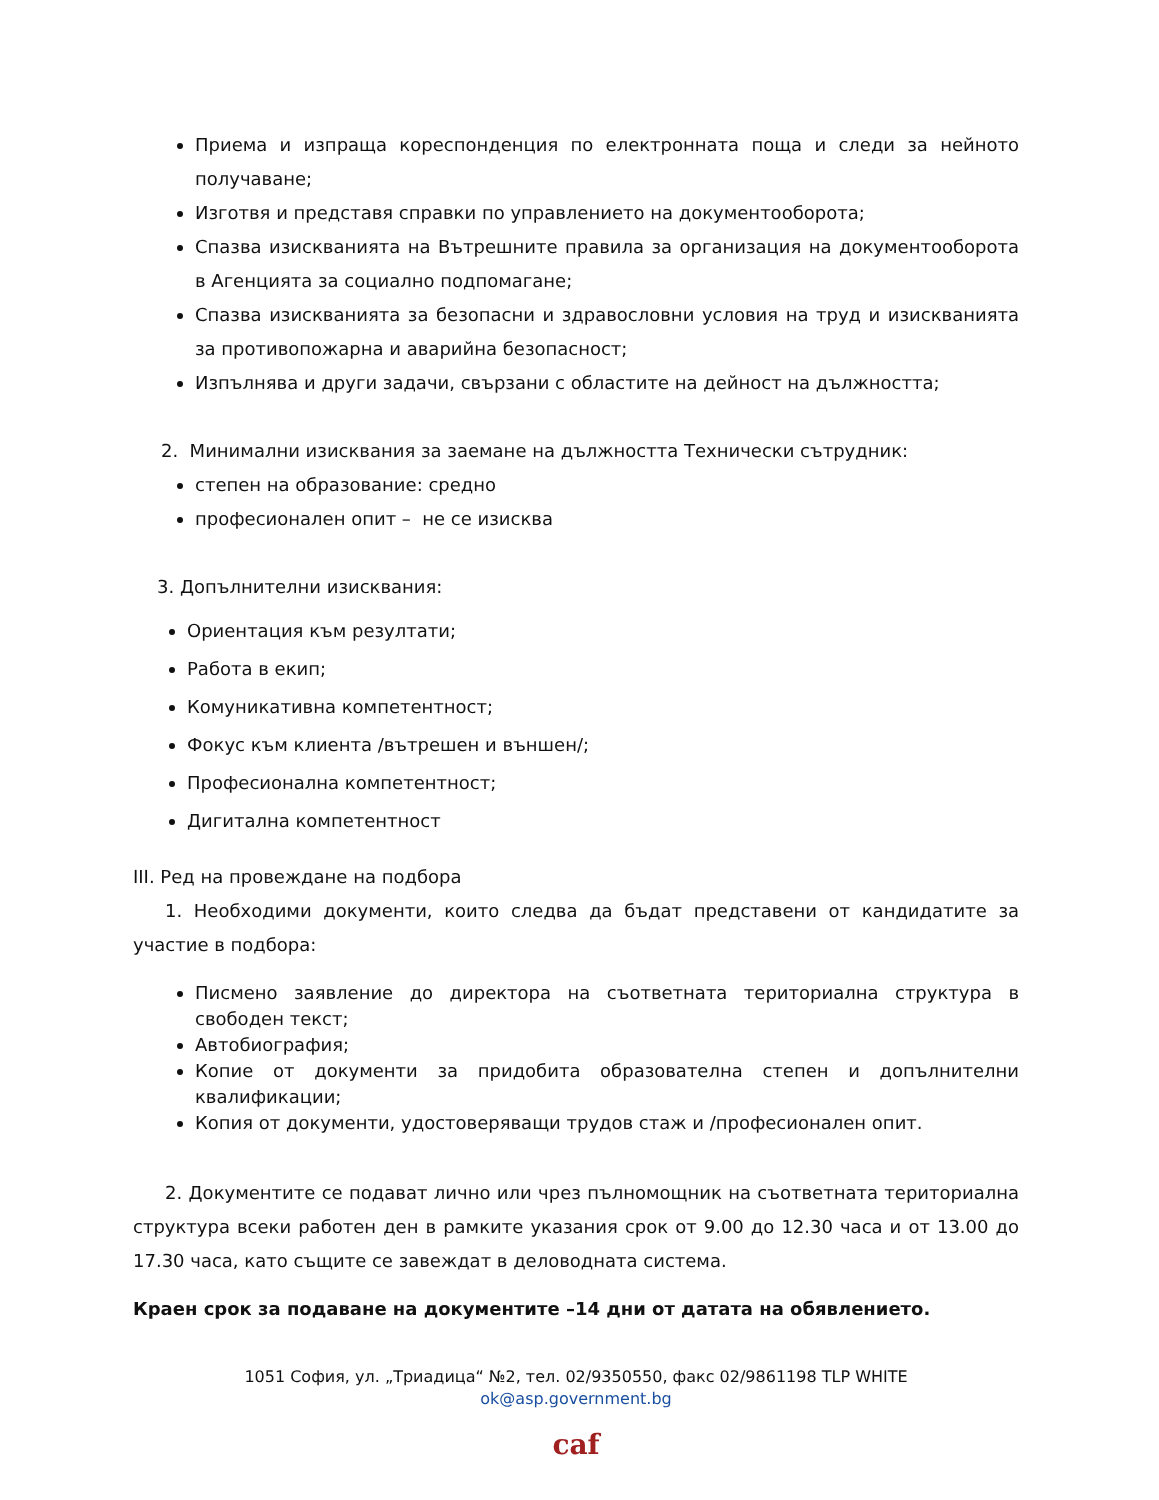Приема и изпраща кореспонденция по електронната поща и следи за нейното получаване;
Изготвя и представя справки по управлението на документооборота;
Спазва изискванията на Вътрешните правила за организация на документооборота в Агенцията за социално подпомагане;
Спазва изискванията за безопасни и здравословни условия на труд и изискванията за противопожарна и аварийна безопасност;
Изпълнява и други задачи, свързани с областите на дейност на дължността;
2. Минимални изисквания за заемане на дължността Технически сътрудник:
степен на образование: средно
професионален опит – не се изисква
3. Допълнителни изисквания:
Ориентация към резултати;
Работа в екип;
Комуникативна компетентност;
Фокус към клиента /вътрешен и външен/;
Професионална компетентност;
Дигитална компетентност
III. Ред на провеждане на подбора
1. Необходими документи, които следва да бъдат представени от кандидатите за участие в подбора:
Писмено заявление до директора на съответната териториална структура в свободен текст;
Автобиография;
Копие от документи за придобита образователна степен и допълнителни квалификации;
Копия от документи, удостоверяващи трудов стаж и /професионален опит.
2. Документите се подават лично или чрез пълномощник на съответната териториална структура всеки работен ден в рамките указания срок от 9.00 до 12.30 часа и от 13.00 до 17.30 часа, като същите се завеждат в деловодната система.
Краен срок за подаване на документите –14 дни от датата на обявлението.
1051 София, ул. „Триадица“ №2, тел. 02/9350550, факс 02/9861198 TLP WHITE
ok@asp.government.bg
caf